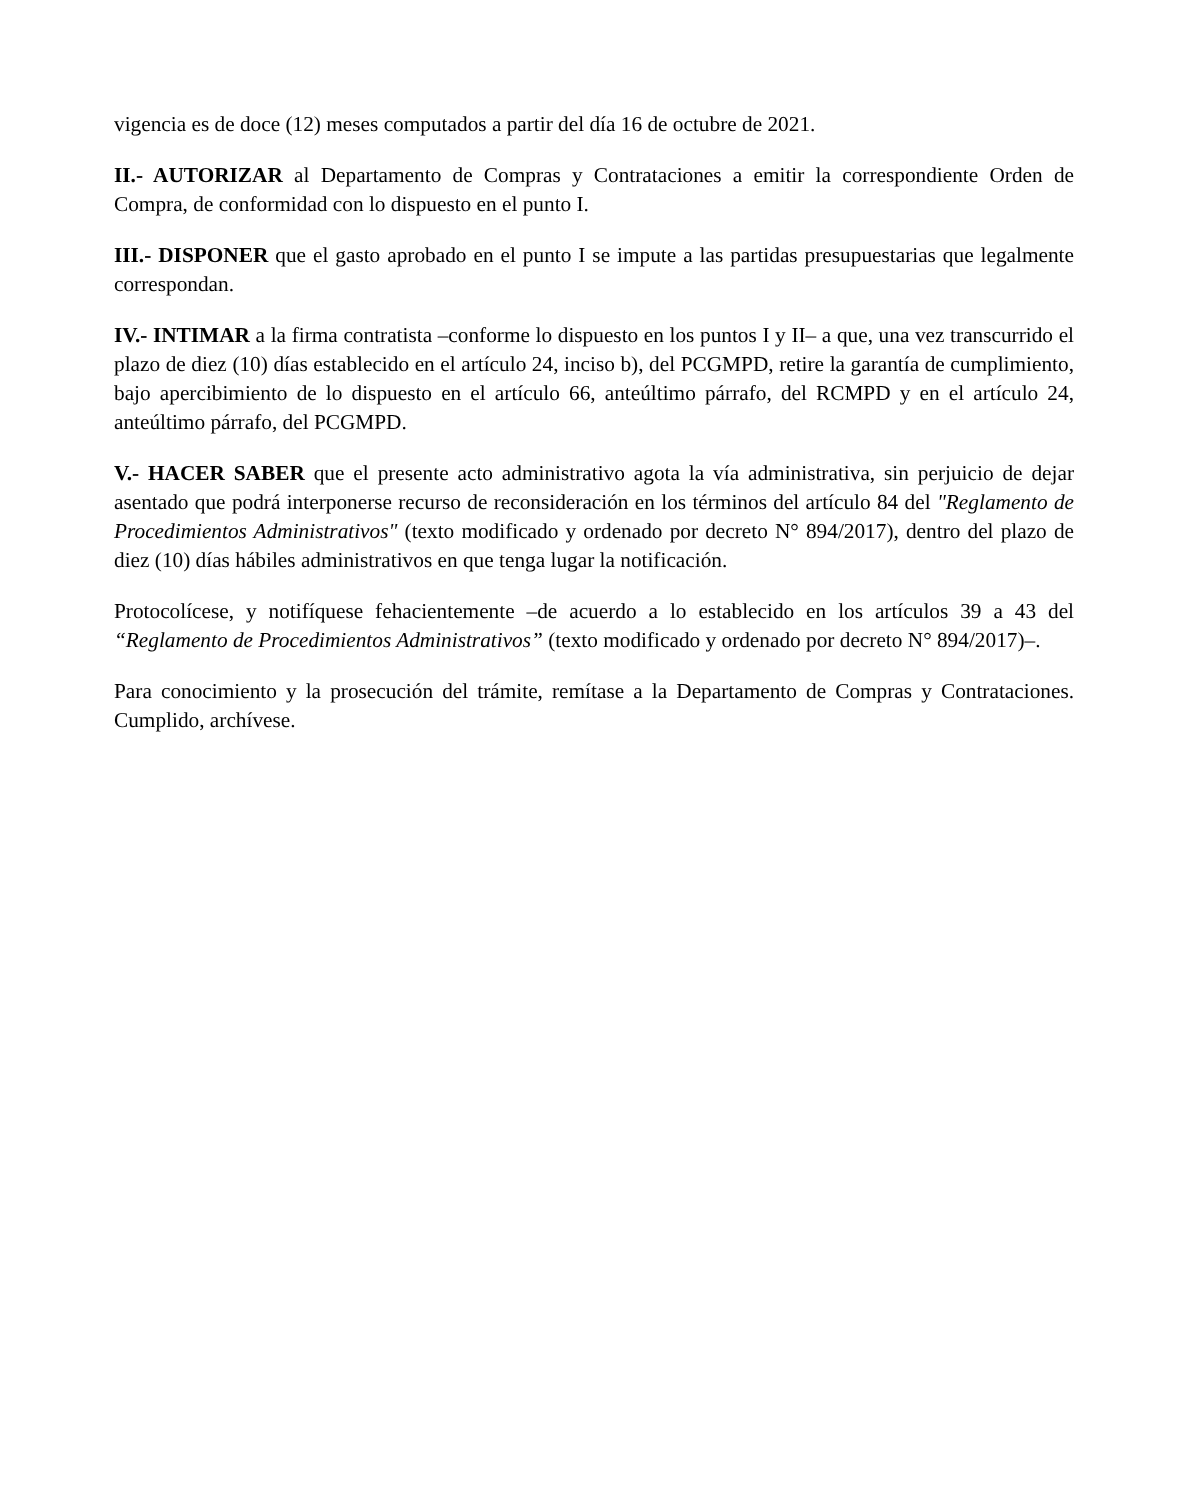vigencia es de doce (12) meses computados a partir del día 16 de octubre de 2021.
II.- AUTORIZAR al Departamento de Compras y Contrataciones a emitir la correspondiente Orden de Compra, de conformidad con lo dispuesto en el punto I.
III.- DISPONER que el gasto aprobado en el punto I se impute a las partidas presupuestarias que legalmente correspondan.
IV.- INTIMAR a la firma contratista –conforme lo dispuesto en los puntos I y II– a que, una vez transcurrido el plazo de diez (10) días establecido en el artículo 24, inciso b), del PCGMPD, retire la garantía de cumplimiento, bajo apercibimiento de lo dispuesto en el artículo 66, anteúltimo párrafo, del RCMPD y en el artículo 24, anteúltimo párrafo, del PCGMPD.
V.- HACER SABER que el presente acto administrativo agota la vía administrativa, sin perjuicio de dejar asentado que podrá interponerse recurso de reconsideración en los términos del artículo 84 del "Reglamento de Procedimientos Administrativos" (texto modificado y ordenado por decreto N° 894/2017), dentro del plazo de diez (10) días hábiles administrativos en que tenga lugar la notificación.
Protocolícese, y notifíquese fehacientemente –de acuerdo a lo establecido en los artículos 39 a 43 del “Reglamento de Procedimientos Administrativos” (texto modificado y ordenado por decreto N° 894/2017)–.
Para conocimiento y la prosecución del trámite, remítase a la Departamento de Compras y Contrataciones. Cumplido, archívese.